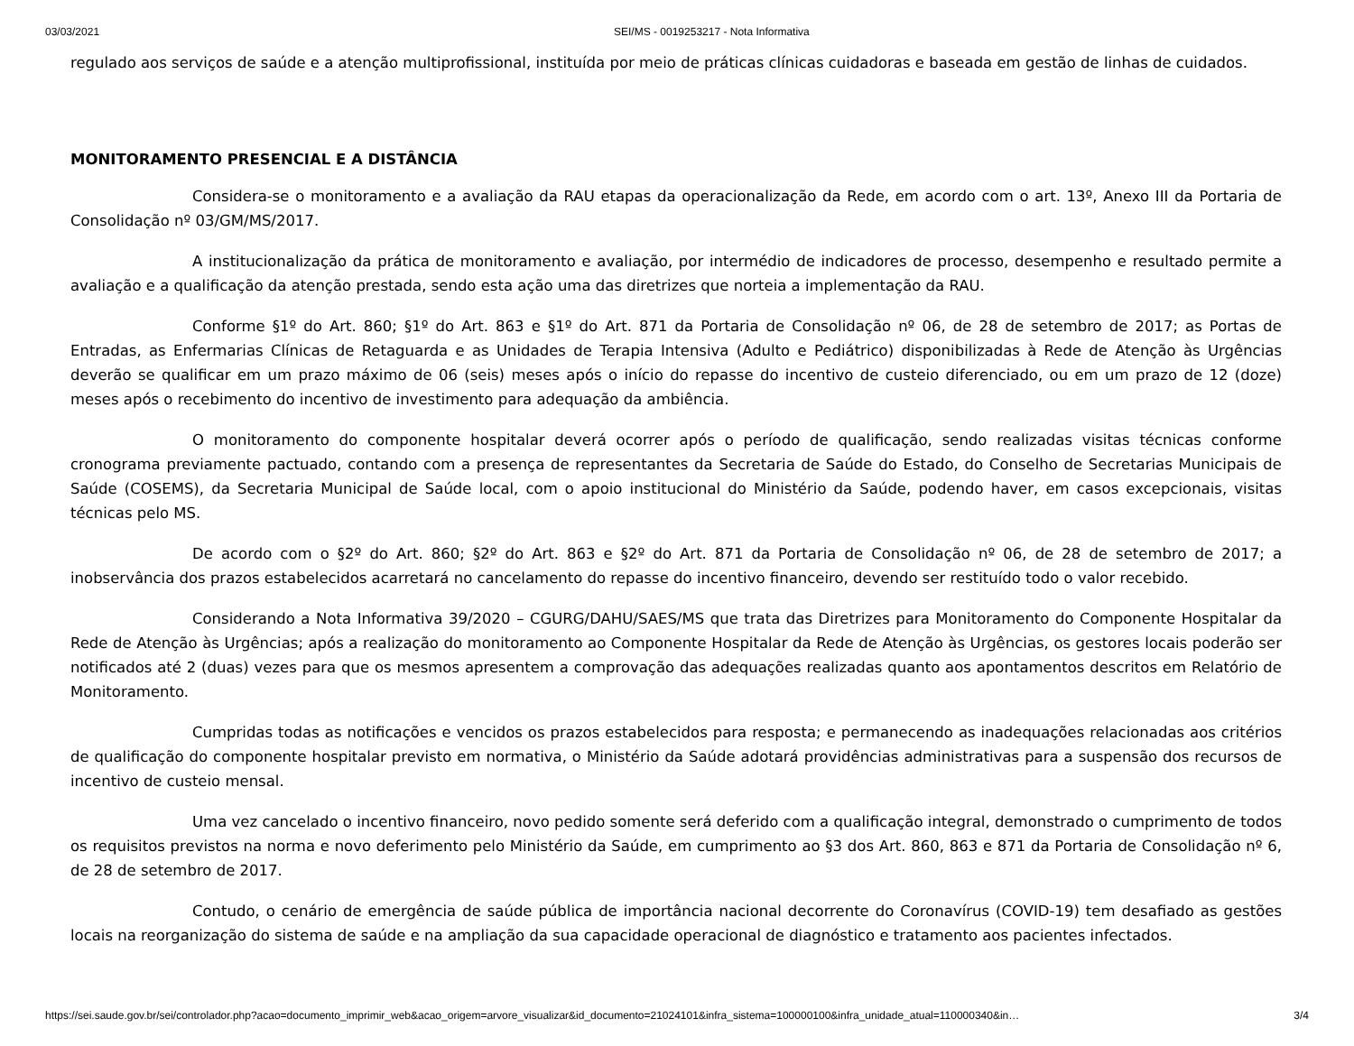03/03/2021 SEI/MS - 0019253217 - Nota Informativa
regulado aos serviços de saúde e a atenção multiprofissional, instituída por meio de práticas clínicas cuidadoras e baseada em gestão de linhas de cuidados.
MONITORAMENTO PRESENCIAL E A DISTÂNCIA
Considera-se o monitoramento e a avaliação da RAU etapas da operacionalização da Rede, em acordo com o art. 13º, Anexo III da Portaria de Consolidação nº 03/GM/MS/2017.
A institucionalização da prática de monitoramento e avaliação, por intermédio de indicadores de processo, desempenho e resultado permite a avaliação e a qualificação da atenção prestada, sendo esta ação uma das diretrizes que norteia a implementação da RAU.
Conforme §1º do Art. 860; §1º do Art. 863 e §1º do Art. 871 da Portaria de Consolidação nº 06, de 28 de setembro de 2017; as Portas de Entradas, as Enfermarias Clínicas de Retaguarda e as Unidades de Terapia Intensiva (Adulto e Pediátrico) disponibilizadas à Rede de Atenção às Urgências deverão se qualificar em um prazo máximo de 06 (seis) meses após o início do repasse do incentivo de custeio diferenciado, ou em um prazo de 12 (doze) meses após o recebimento do incentivo de investimento para adequação da ambiência.
O monitoramento do componente hospitalar deverá ocorrer após o período de qualificação, sendo realizadas visitas técnicas conforme cronograma previamente pactuado, contando com a presença de representantes da Secretaria de Saúde do Estado, do Conselho de Secretarias Municipais de Saúde (COSEMS), da Secretaria Municipal de Saúde local, com o apoio institucional do Ministério da Saúde, podendo haver, em casos excepcionais, visitas técnicas pelo MS.
De acordo com o §2º do Art. 860; §2º do Art. 863 e §2º do Art. 871 da Portaria de Consolidação nº 06, de 28 de setembro de 2017; a inobservância dos prazos estabelecidos acarretará no cancelamento do repasse do incentivo financeiro, devendo ser restituído todo o valor recebido.
Considerando a Nota Informativa 39/2020 – CGURG/DAHU/SAES/MS que trata das Diretrizes para Monitoramento do Componente Hospitalar da Rede de Atenção às Urgências; após a realização do monitoramento ao Componente Hospitalar da Rede de Atenção às Urgências, os gestores locais poderão ser notificados até 2 (duas) vezes para que os mesmos apresentem a comprovação das adequações realizadas quanto aos apontamentos descritos em Relatório de Monitoramento.
Cumpridas todas as notificações e vencidos os prazos estabelecidos para resposta; e permanecendo as inadequações relacionadas aos critérios de qualificação do componente hospitalar previsto em normativa, o Ministério da Saúde adotará providências administrativas para a suspensão dos recursos de incentivo de custeio mensal.
Uma vez cancelado o incentivo financeiro, novo pedido somente será deferido com a qualificação integral, demonstrado o cumprimento de todos os requisitos previstos na norma e novo deferimento pelo Ministério da Saúde, em cumprimento ao §3 dos Art. 860, 863 e 871 da Portaria de Consolidação nº 6, de 28 de setembro de 2017.
Contudo, o cenário de emergência de saúde pública de importância nacional decorrente do Coronavírus (COVID-19) tem desafiado as gestões locais na reorganização do sistema de saúde e na ampliação da sua capacidade operacional de diagnóstico e tratamento aos pacientes infectados.
https://sei.saude.gov.br/sei/controlador.php?acao=documento_imprimir_web&acao_origem=arvore_visualizar&id_documento=21024101&infra_sistema=100000100&infra_unidade_atual=110000340&in… 3/4